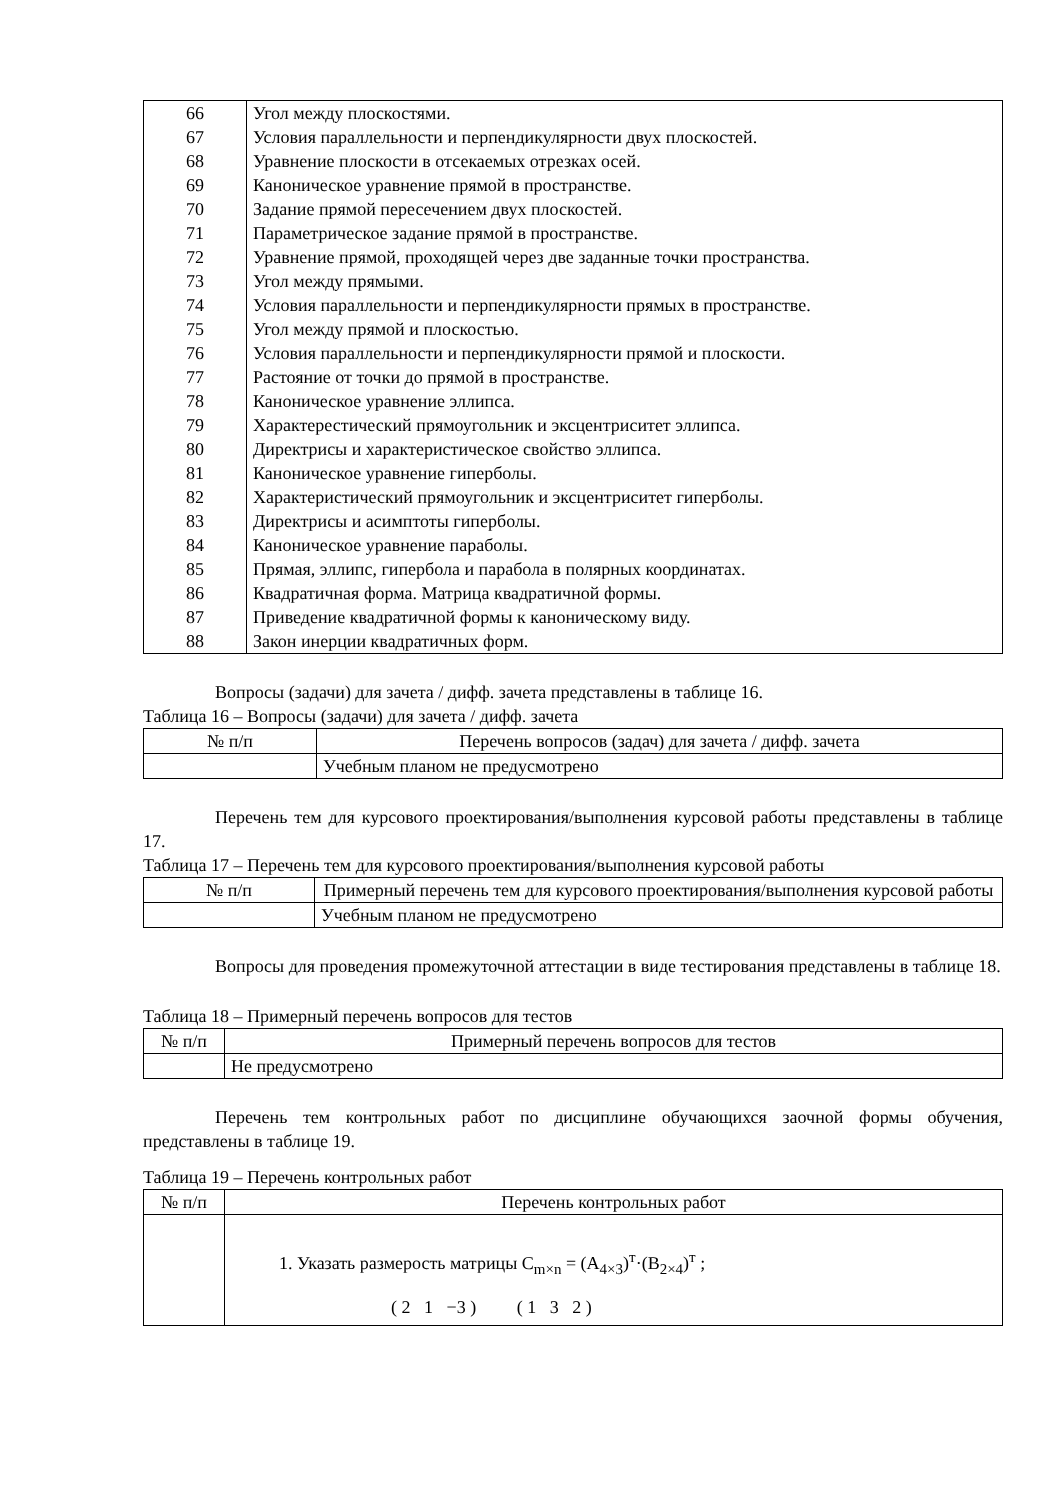| 66 | Угол между плоскостями. |
| 67 | Условия параллельности и перпендикулярности двух плоскостей. |
| 68 | Уравнение плоскости в отсекаемых отрезках осей. |
| 69 | Каноническое уравнение прямой в пространстве. |
| 70 | Задание прямой пересечением двух плоскостей. |
| 71 | Параметрическое задание прямой в пространстве. |
| 72 | Уравнение прямой, проходящей через две заданные точки пространства. |
| 73 | Угол между прямыми. |
| 74 | Условия параллельности и перпендикулярности прямых в пространстве. |
| 75 | Угол между прямой и плоскостью. |
| 76 | Условия параллельности и перпендикулярности прямой и плоскости. |
| 77 | Растояние от точки до прямой в пространстве. |
| 78 | Каноническое уравнение эллипса. |
| 79 | Характерестический прямоугольник и эксцентриситет эллипса. |
| 80 | Директрисы и характеристическое свойство эллипса. |
| 81 | Каноническое уравнение гиперболы. |
| 82 | Характеристический прямоугольник и эксцентриситет гиперболы. |
| 83 | Директрисы и асимптоты гиперболы. |
| 84 | Каноническое уравнение параболы. |
| 85 | Прямая, эллипс, гипербола и парабола в полярных координатах. |
| 86 | Квадратичная форма. Матрица квадратичной формы. |
| 87 | Приведение квадратичной формы к каноническому виду. |
| 88 | Закон инерции квадратичных форм. |
Вопросы (задачи) для зачета / дифф. зачета представлены в таблице 16.
Таблица 16 – Вопросы (задачи) для зачета / дифф. зачета
| № п/п | Перечень вопросов (задач) для зачета / дифф. зачета |
| --- | --- |
| | Учебным планом не предусмотрено |
Перечень тем для курсового проектирования/выполнения курсовой работы представлены в таблице 17.
Таблица 17 – Перечень тем для курсового проектирования/выполнения курсовой работы
| № п/п | Примерный перечень тем для курсового проектирования/выполнения курсовой работы |
| --- | --- |
| | Учебным планом не предусмотрено |
Вопросы для проведения промежуточной аттестации в виде тестирования представлены в таблице 18.
Таблица 18 – Примерный перечень вопросов для тестов
| № п/п | Примерный перечень вопросов для тестов |
| --- | --- |
| | Не предусмотрено |
Перечень тем контрольных работ по дисциплине обучающихся заочной формы обучения, представлены в таблице 19.
Таблица 19 – Перечень контрольных работ
| № п/п | Перечень контрольных работ |
| --- | --- |
| | 1. Указать размерость матрицы C<sub>m×n</sub> = (A<sub>4×3</sub>)<sup>т</sup>·(B<sub>2×4</sub>)<sup>т</sup> ; ( 2 1 −3 ) ( 1 3 2 ) |